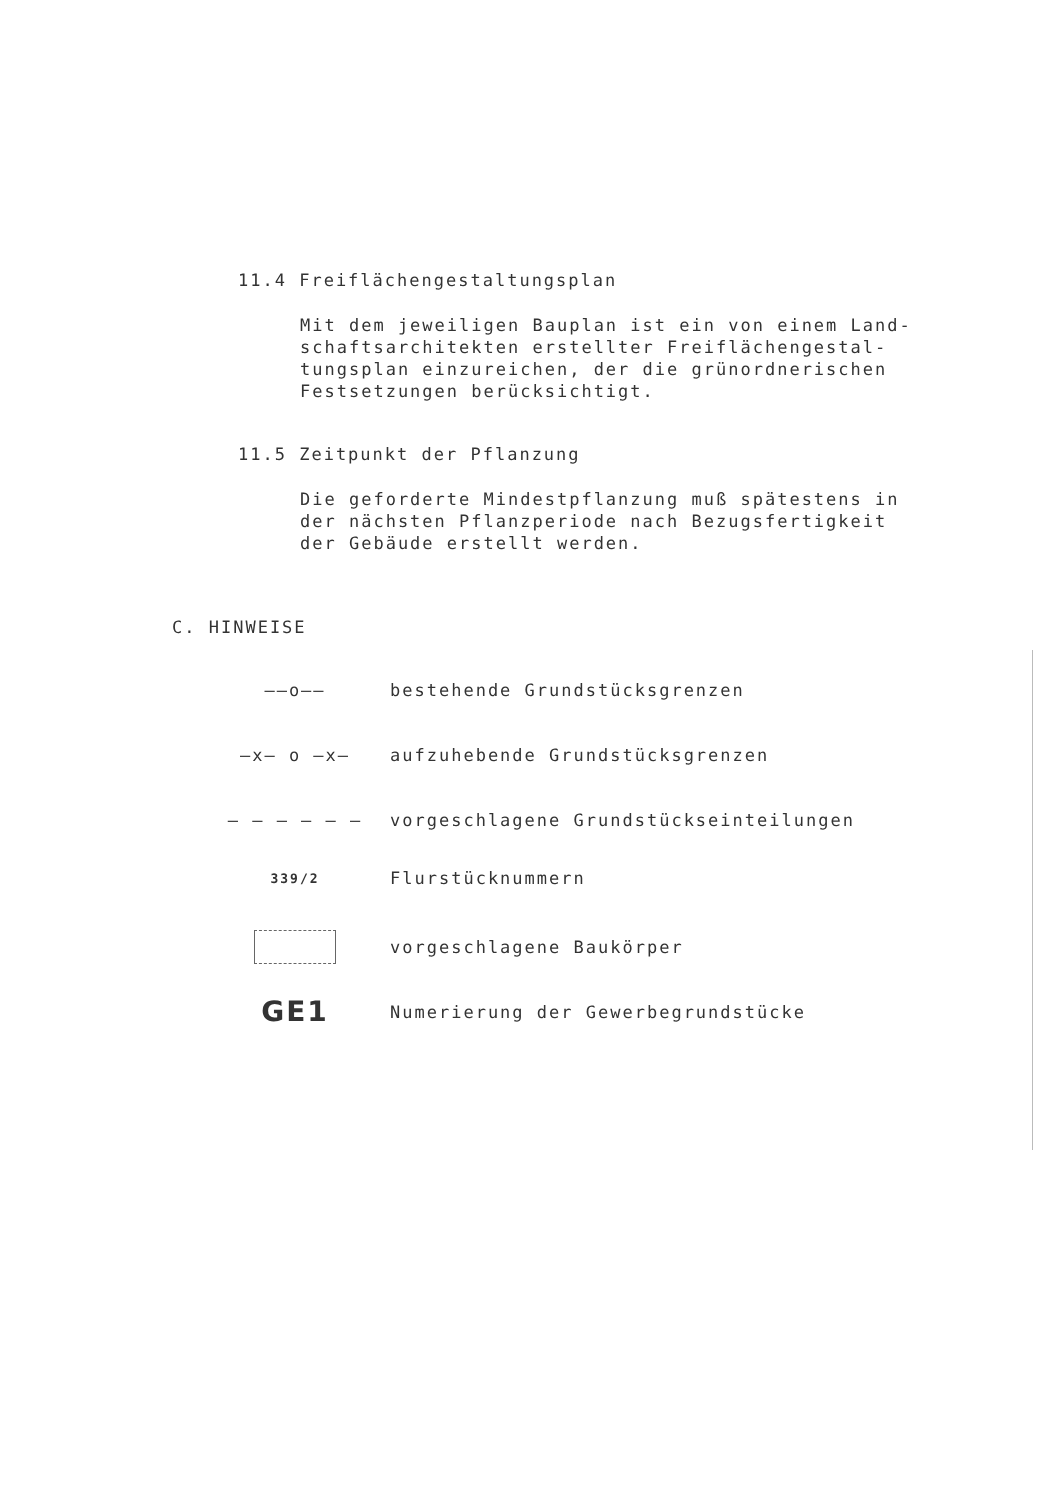11.4 Freiflächengestaltungsplan
Mit dem jeweiligen Bauplan ist ein von einem Land-
schaftsarchitekten erstellter Freiflächengestal-
tungsplan einzureichen, der die grünordnerischen
Festsetzungen berücksichtigt.
11.5 Zeitpunkt der Pflanzung
Die geforderte Mindestpflanzung muß spätestens in
der nächsten Pflanzperiode nach Bezugsfertigkeit
der Gebäude erstellt werden.
C. HINWEISE
——o—— bestehende Grundstücksgrenzen
—x— o —x—
aufzuhebende Grundstücksgrenzen
– – – – – –
vorgeschlagene Grundstückseinteilungen
339/2
Flurstücknummern
vorgeschlagene Baukörper
GE1
Numerierung der Gewerbegrundstücke